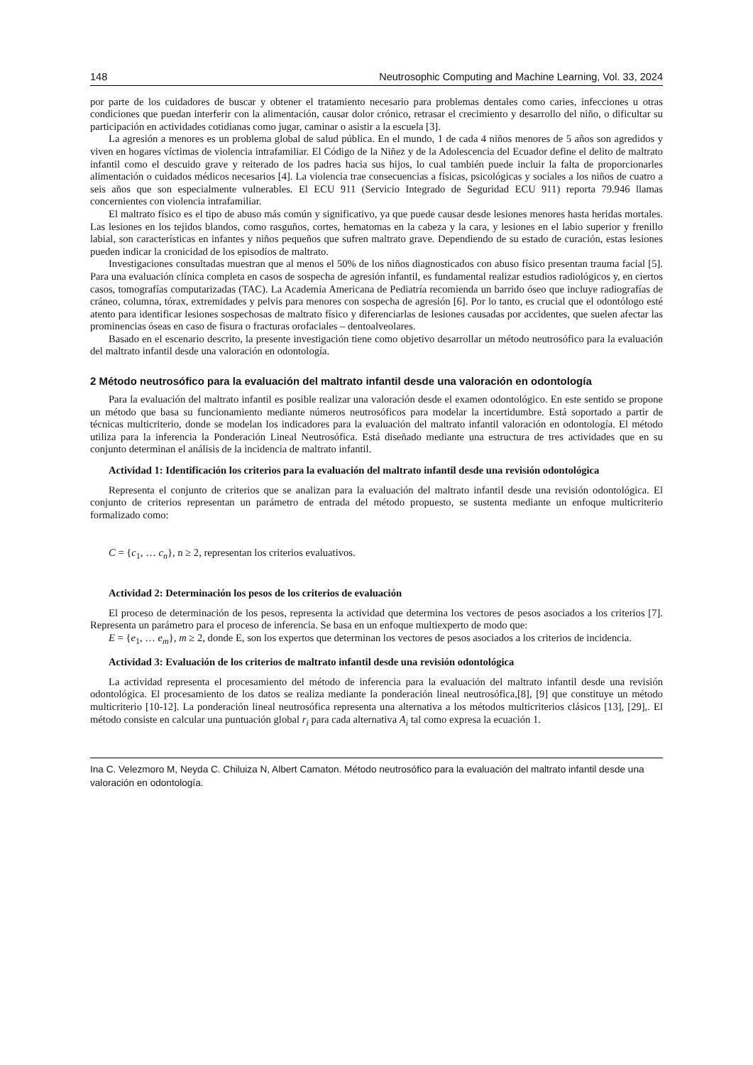148 Neutrosophic Computing and Machine Learning, Vol. 33, 2024
por parte de los cuidadores de buscar y obtener el tratamiento necesario para problemas dentales como caries, infecciones u otras condiciones que puedan interferir con la alimentación, causar dolor crónico, retrasar el crecimiento y desarrollo del niño, o dificultar su participación en actividades cotidianas como jugar, caminar o asistir a la escuela [3].
La agresión a menores es un problema global de salud pública. En el mundo, 1 de cada 4 niños menores de 5 años son agredidos y viven en hogares víctimas de violencia intrafamiliar. El Código de la Niñez y de la Adolescencia del Ecuador define el delito de maltrato infantil como el descuido grave y reiterado de los padres hacia sus hijos, lo cual también puede incluir la falta de proporcionarles alimentación o cuidados médicos necesarios [4]. La violencia trae consecuencias a físicas, psicológicas y sociales a los niños de cuatro a seis años que son especialmente vulnerables. El ECU 911 (Servicio Integrado de Seguridad ECU 911) reporta 79.946 llamas concernientes con violencia intrafamiliar.
El maltrato físico es el tipo de abuso más común y significativo, ya que puede causar desde lesiones menores hasta heridas mortales. Las lesiones en los tejidos blandos, como rasguños, cortes, hematomas en la cabeza y la cara, y lesiones en el labio superior y frenillo labial, son características en infantes y niños pequeños que sufren maltrato grave. Dependiendo de su estado de curación, estas lesiones pueden indicar la cronicidad de los episodios de maltrato.
Investigaciones consultadas muestran que al menos el 50% de los niños diagnosticados con abuso físico presentan trauma facial [5]. Para una evaluación clínica completa en casos de sospecha de agresión infantil, es fundamental realizar estudios radiológicos y, en ciertos casos, tomografías computarizadas (TAC). La Academia Americana de Pediatría recomienda un barrido óseo que incluye radiografías de cráneo, columna, tórax, extremidades y pelvis para menores con sospecha de agresión [6]. Por lo tanto, es crucial que el odontólogo esté atento para identificar lesiones sospechosas de maltrato físico y diferenciarlas de lesiones causadas por accidentes, que suelen afectar las prominencias óseas en caso de fisura o fracturas orofaciales – dentoalveolares.
Basado en el escenario descrito, la presente investigación tiene como objetivo desarrollar un método neutrosófico para la evaluación del maltrato infantil desde una valoración en odontología.
2 Método neutrosófico para la evaluación del maltrato infantil desde una valoración en odontología
Para la evaluación del maltrato infantil es posible realizar una valoración desde el examen odontológico. En este sentido se propone un método que basa su funcionamiento mediante números neutrosóficos para modelar la incertidumbre. Está soportado a partir de técnicas multicriterio, donde se modelan los indicadores para la evaluación del maltrato infantil valoración en odontología. El método utiliza para la inferencia la Ponderación Lineal Neutrosófica. Está diseñado mediante una estructura de tres actividades que en su conjunto determinan el análisis de la incidencia de maltrato infantil.
Actividad 1: Identificación los criterios para la evaluación del maltrato infantil desde una revisión odontológica
Representa el conjunto de criterios que se analizan para la evaluación del maltrato infantil desde una revisión odontológica. El conjunto de criterios representan un parámetro de entrada del método propuesto, se sustenta mediante un enfoque multicriterio formalizado como:
C = {c<sub>1</sub>, … c<sub>n</sub>}, n ≥ 2, representan los criterios evaluativos.
Actividad 2: Determinación los pesos de los criterios de evaluación
El proceso de determinación de los pesos, representa la actividad que determina los vectores de pesos asociados a los criterios [7]. Representa un parámetro para el proceso de inferencia. Se basa en un enfoque multiexperto de modo que:
E = {e<sub>1</sub>, … e<sub>m</sub>}, m ≥ 2, donde E, son los expertos que determinan los vectores de pesos asociados a los criterios de incidencia.
Actividad 3: Evaluación de los criterios de maltrato infantil desde una revisión odontológica
La actividad representa el procesamiento del método de inferencia para la evaluación del maltrato infantil desde una revisión odontológica. El procesamiento de los datos se realiza mediante la ponderación lineal neutrosófica,[8], [9] que constituye un método multicriterio [10-12]. La ponderación lineal neutrosófica representa una alternativa a los métodos multicriterios clásicos [13], [29],. El método consiste en calcular una puntuación global r<sub>i</sub> para cada alternativa A<sub>i</sub> tal como expresa la ecuación 1.
Ina C. Velezmoro M, Neyda C. Chiluiza N, Albert Camaton. Método neutrosófico para la evaluación del maltrato infantil desde una valoración en odontología.